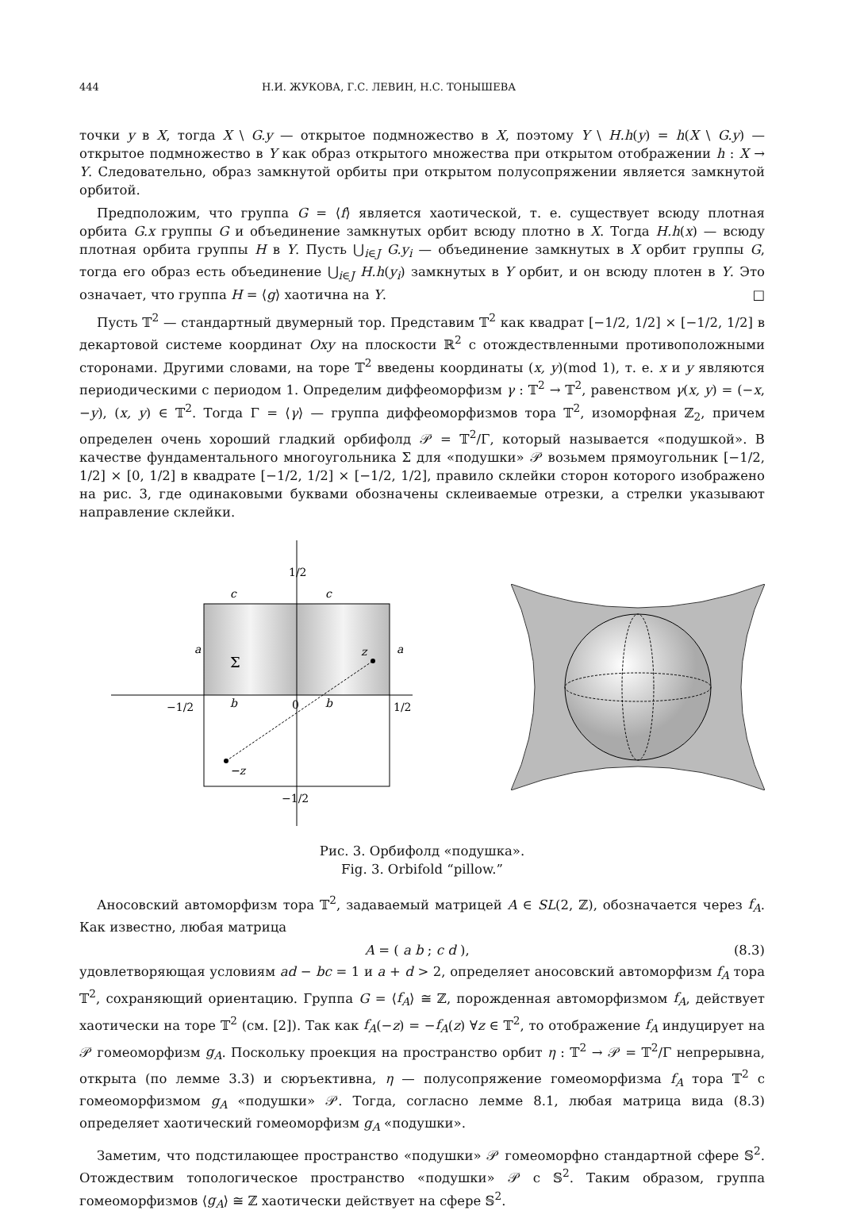444 Н.И. ЖУКОВА, Г.С. ЛЕВИН, Н.С. ТОНЫШЕВА
точки y в X, тогда X \ G.y — открытое подмножество в X, поэтому Y \ H.h(y) = h(X \ G.y) — открытое подмножество в Y как образ открытого множества при открытом отображении h : X → Y. Следовательно, образ замкнутой орбиты при открытом полусопряжении является замкнутой орбитой.
Предположим, что группа G = ⟨f⟩ является хаотической, т. е. существует всюду плотная орбита G.x группы G и объединение замкнутых орбит всюду плотно в X. Тогда H.h(x) — всюду плотная орбита группы H в Y. Пусть ⋃<sub>i∈J</sub> G.y<sub>i</sub> — объединение замкнутых в X орбит группы G, тогда его образ есть объединение ⋃<sub>i∈J</sub> H.h(y<sub>i</sub>) замкнутых в Y орбит, и он всюду плотен в Y. Это означает, что группа H = ⟨g⟩ хаотична на Y. □
Пусть 𝕋<sup>2</sup> — стандартный двумерный тор. Представим 𝕋<sup>2</sup> как квадрат [−1/2, 1/2] × [−1/2, 1/2] в декартовой системе координат Oxy на плоскости ℝ<sup>2</sup> с отождествленными противоположными сторонами. Другими словами, на торе 𝕋<sup>2</sup> введены координаты (x, y)(mod 1), т. е. x и y являются периодическими с периодом 1. Определим диффеоморфизм γ : 𝕋<sup>2</sup> → 𝕋<sup>2</sup>, равенством γ(x, y) = (−x, −y), (x, y) ∈ 𝕋<sup>2</sup>. Тогда Γ = ⟨γ⟩ — группа диффеоморфизмов тора 𝕋<sup>2</sup>, изоморфная ℤ<sub>2</sub>, причем определен очень хороший гладкий орбифолд 𝒫 = 𝕋<sup>2</sup>/Γ, который называется «подушкой». В качестве фундаментального многоугольника Σ для «подушки» 𝒫 возьмем прямоугольник [−1/2, 1/2] × [0, 1/2] в квадрате [−1/2, 1/2] × [−1/2, 1/2], правило склейки сторон которого изображено на рис. 3, где одинаковыми буквами обозначены склеиваемые отрезки, а стрелки указывают направление склейки.
c
c
a
a
b
b
Σ
z
−z
0
1/2
−1/2
1/2
−1/2
Рис. 3. Орбифолд «подушка».
Fig. 3. Orbifold “pillow.”
Аносовский автоморфизм тора 𝕋<sup>2</sup>, задаваемый матрицей A ∈ SL(2, ℤ), обозначается через f<sub>A</sub>. Как известно, любая матрица
A = ( a b ; c d ), (8.3)
удовлетворяющая условиям ad − bc = 1 и a + d > 2, определяет аносовский автоморфизм f<sub>A</sub> тора 𝕋<sup>2</sup>, сохраняющий ориентацию. Группа G = ⟨f<sub>A</sub>⟩ ≅ ℤ, порожденная автоморфизмом f<sub>A</sub>, действует хаотически на торе 𝕋<sup>2</sup> (см. [2]). Так как f<sub>A</sub>(−z) = −f<sub>A</sub>(z) ∀z ∈ 𝕋<sup>2</sup>, то отображение f<sub>A</sub> индуцирует на 𝒫 гомеоморфизм g<sub>A</sub>. Поскольку проекция на пространство орбит η : 𝕋<sup>2</sup> → 𝒫 = 𝕋<sup>2</sup>/Γ непрерывна, открыта (по лемме 3.3) и сюръективна, η — полусопряжение гомеоморфизма f<sub>A</sub> тора 𝕋<sup>2</sup> с гомеоморфизмом g<sub>A</sub> «подушки» 𝒫. Тогда, согласно лемме 8.1, любая матрица вида (8.3) определяет хаотический гомеоморфизм g<sub>A</sub> «подушки».
Заметим, что подстилающее пространство «подушки» 𝒫 гомеоморфно стандартной сфере 𝕊<sup>2</sup>. Отождествим топологическое пространство «подушки» 𝒫 с 𝕊<sup>2</sup>. Таким образом, группа гомеоморфизмов ⟨g<sub>A</sub>⟩ ≅ ℤ хаотически действует на сфере 𝕊<sup>2</sup>.